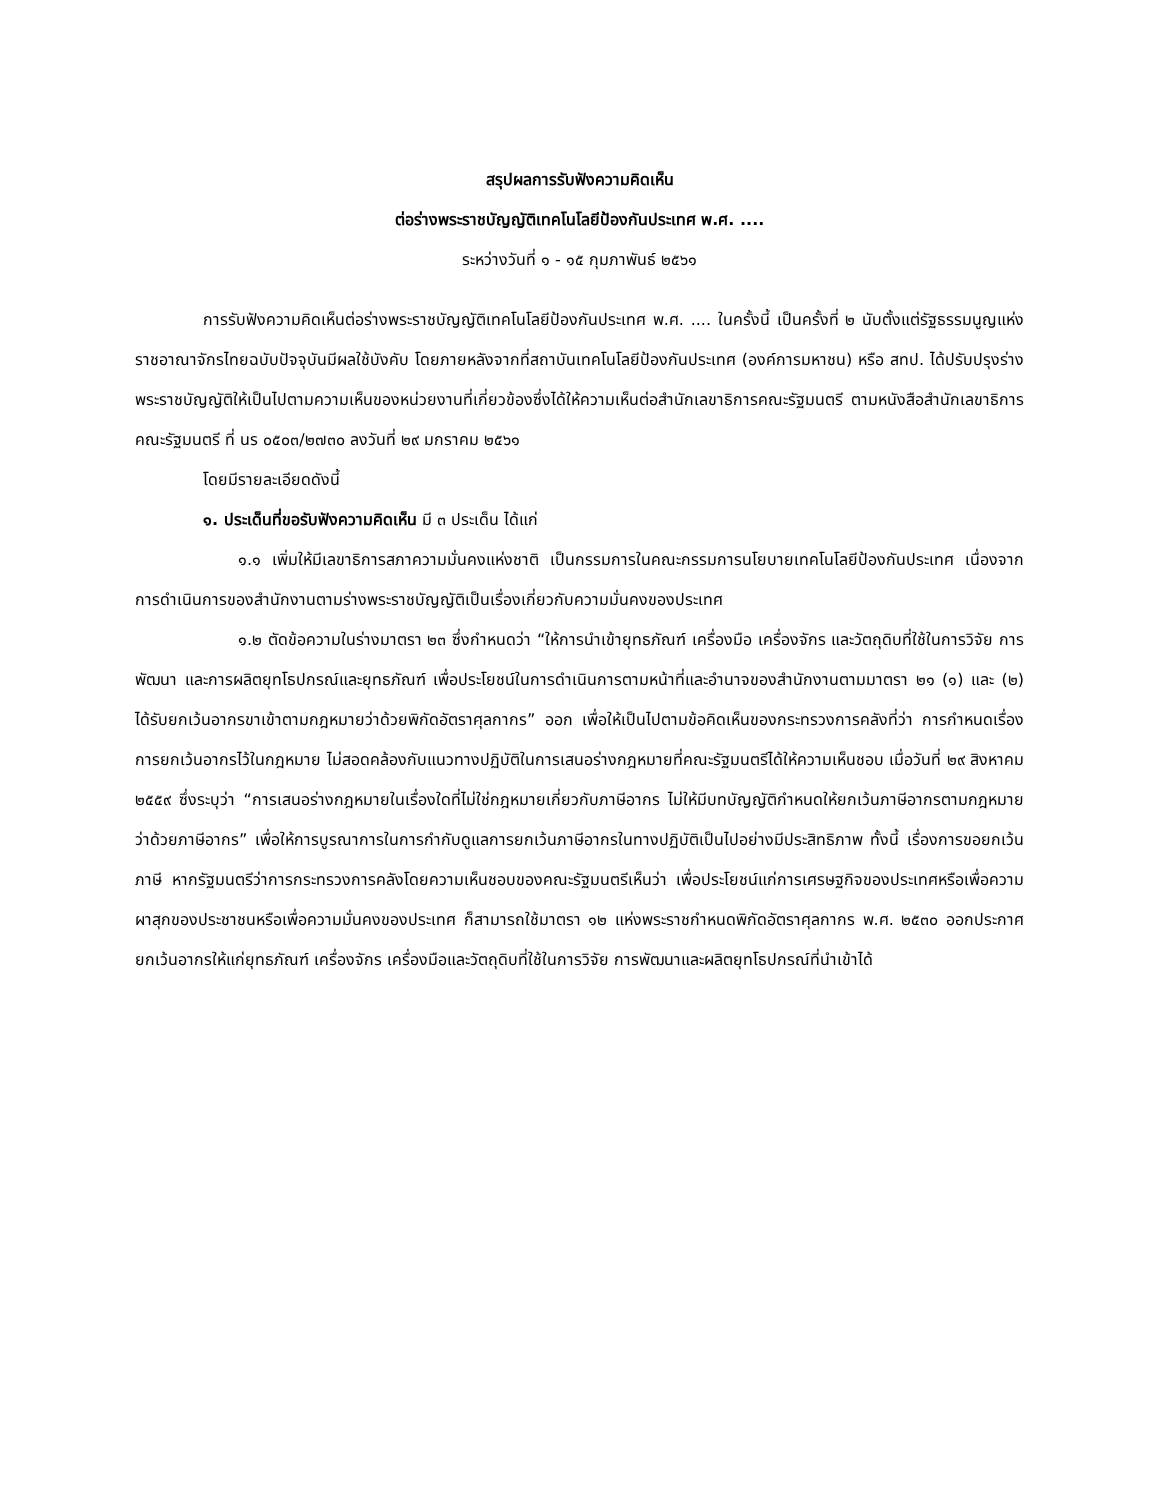สรุปผลการรับฟังความคิดเห็น
ต่อร่างพระราชบัญญัติเทคโนโลยีป้องกันประเทศ พ.ศ. ....
ระหว่างวันที่ ๑ - ๑๕ กุมภาพันธ์ ๒๕๖๑
การรับฟังความคิดเห็นต่อร่างพระราชบัญญัติเทคโนโลยีป้องกันประเทศ พ.ศ. .... ในครั้งนี้ เป็นครั้งที่ ๒ นับตั้งแต่รัฐธรรมนูญแห่งราชอาณาจักรไทยฉบับปัจจุบันมีผลใช้บังคับ โดยภายหลังจากที่สถาบันเทคโนโลยีป้องกันประเทศ (องค์การมหาชน) หรือ สทป. ได้ปรับปรุงร่างพระราชบัญญัติให้เป็นไปตามความเห็นของหน่วยงานที่เกี่ยวข้องซึ่งได้ให้ความเห็นต่อสำนักเลขาธิการคณะรัฐมนตรี ตามหนังสือสำนักเลขาธิการคณะรัฐมนตรี ที่ นร ๐๕๐๓/๒๗๓๐ ลงวันที่ ๒๙ มกราคม ๒๕๖๑
โดยมีรายละเอียดดังนี้
๑. ประเด็นที่ขอรับฟังความคิดเห็น มี ๓ ประเด็น ได้แก่
๑.๑ เพิ่มให้มีเลขาธิการสภาความมั่นคงแห่งชาติ เป็นกรรมการในคณะกรรมการนโยบายเทคโนโลยีป้องกันประเทศ เนื่องจากการดำเนินการของสำนักงานตามร่างพระราชบัญญัติเป็นเรื่องเกี่ยวกับความมั่นคงของประเทศ
๑.๒ ตัดข้อความในร่างมาตรา ๒๓ ซึ่งกำหนดว่า “ให้การนำเข้ายุทธภัณฑ์ เครื่องมือ เครื่องจักร และวัตถุดิบที่ใช้ในการวิจัย การพัฒนา และการผลิตยุทโธปกรณ์และยุทธภัณฑ์ เพื่อประโยชน์ในการดำเนินการตามหน้าที่และอำนาจของสำนักงานตามมาตรา ๒๑ (๑) และ (๒) ได้รับยกเว้นอากรขาเข้าตามกฎหมายว่าด้วยพิกัดอัตราศุลกากร” ออก เพื่อให้เป็นไปตามข้อคิดเห็นของกระทรวงการคลังที่ว่า การกำหนดเรื่องการยกเว้นอากรไว้ในกฎหมาย ไม่สอดคล้องกับแนวทางปฏิบัติในการเสนอร่างกฎหมายที่คณะรัฐมนตรีได้ให้ความเห็นชอบ เมื่อวันที่ ๒๙ สิงหาคม ๒๕๕๙ ซึ่งระบุว่า “การเสนอร่างกฎหมายในเรื่องใดที่ไม่ใช่กฎหมายเกี่ยวกับภาษีอากร ไม่ให้มีบทบัญญัติกำหนดให้ยกเว้นภาษีอากรตามกฎหมายว่าด้วยภาษีอากร” เพื่อให้การบูรณาการในการกำกับดูแลการยกเว้นภาษีอากรในทางปฏิบัติเป็นไปอย่างมีประสิทธิภาพ ทั้งนี้ เรื่องการขอยกเว้นภาษี หากรัฐมนตรีว่าการกระทรวงการคลังโดยความเห็นชอบของคณะรัฐมนตรีเห็นว่า เพื่อประโยชน์แก่การเศรษฐกิจของประเทศหรือเพื่อความผาสุกของประชาชนหรือเพื่อความมั่นคงของประเทศ ก็สามารถใช้มาตรา ๑๒ แห่งพระราชกำหนดพิกัดอัตราศุลกากร พ.ศ. ๒๕๓๐ ออกประกาศยกเว้นอากรให้แก่ยุทธภัณฑ์ เครื่องจักร เครื่องมือและวัตถุดิบที่ใช้ในการวิจัย การพัฒนาและผลิตยุทโธปกรณ์ที่นำเข้าได้